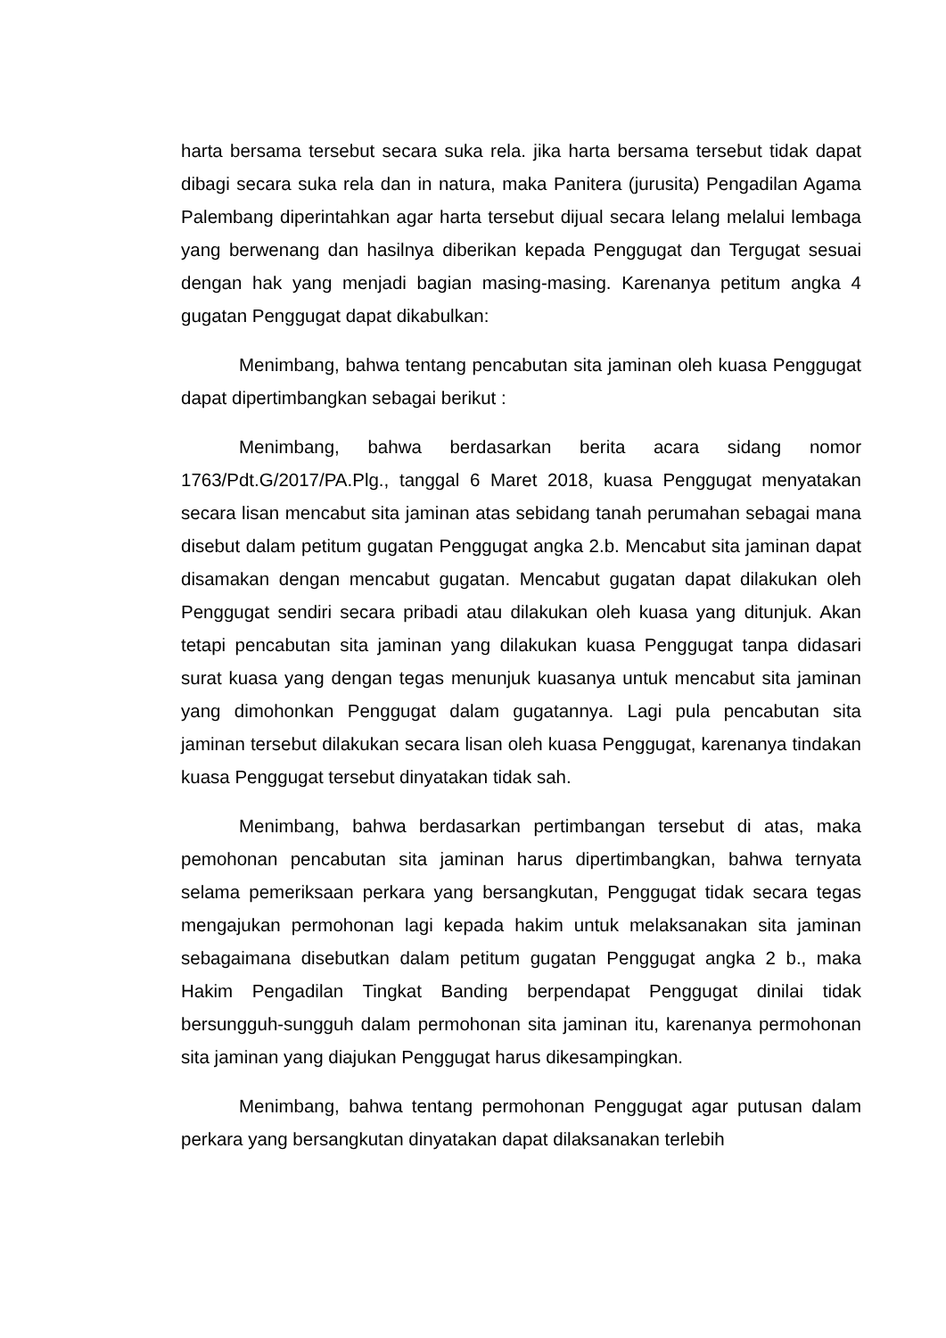harta bersama tersebut secara suka rela. jika harta bersama tersebut tidak dapat dibagi secara suka rela dan in natura, maka Panitera (jurusita) Pengadilan Agama Palembang diperintahkan agar harta tersebut dijual secara lelang melalui lembaga yang berwenang dan hasilnya diberikan kepada Penggugat dan Tergugat sesuai dengan hak yang menjadi bagian masing-masing. Karenanya petitum angka 4 gugatan Penggugat dapat dikabulkan:
Menimbang, bahwa tentang pencabutan sita jaminan oleh kuasa Penggugat dapat dipertimbangkan sebagai berikut :
Menimbang, bahwa berdasarkan berita acara sidang nomor 1763/Pdt.G/2017/PA.Plg., tanggal 6 Maret 2018, kuasa Penggugat menyatakan secara lisan mencabut sita jaminan atas sebidang tanah perumahan sebagai mana disebut dalam petitum gugatan Penggugat angka 2.b. Mencabut sita jaminan dapat disamakan dengan mencabut gugatan. Mencabut gugatan dapat dilakukan oleh Penggugat sendiri secara pribadi atau dilakukan oleh kuasa yang ditunjuk. Akan tetapi pencabutan sita jaminan yang dilakukan kuasa Penggugat tanpa didasari surat kuasa yang dengan tegas menunjuk kuasanya untuk mencabut sita jaminan yang dimohonkan Penggugat dalam gugatannya. Lagi pula pencabutan sita jaminan tersebut dilakukan secara lisan oleh kuasa Penggugat, karenanya tindakan kuasa Penggugat tersebut dinyatakan tidak sah.
Menimbang, bahwa berdasarkan pertimbangan tersebut di atas, maka pemohonan pencabutan sita jaminan harus dipertimbangkan, bahwa ternyata selama pemeriksaan perkara yang bersangkutan, Penggugat tidak secara tegas mengajukan permohonan lagi kepada hakim untuk melaksanakan sita jaminan sebagaimana disebutkan dalam petitum gugatan Penggugat angka 2 b., maka Hakim Pengadilan Tingkat Banding berpendapat Penggugat dinilai tidak bersungguh-sungguh dalam permohonan sita jaminan itu, karenanya permohonan sita jaminan yang diajukan Penggugat harus dikesampingkan.
Menimbang, bahwa tentang permohonan Penggugat agar putusan dalam perkara yang bersangkutan dinyatakan dapat dilaksanakan terlebih